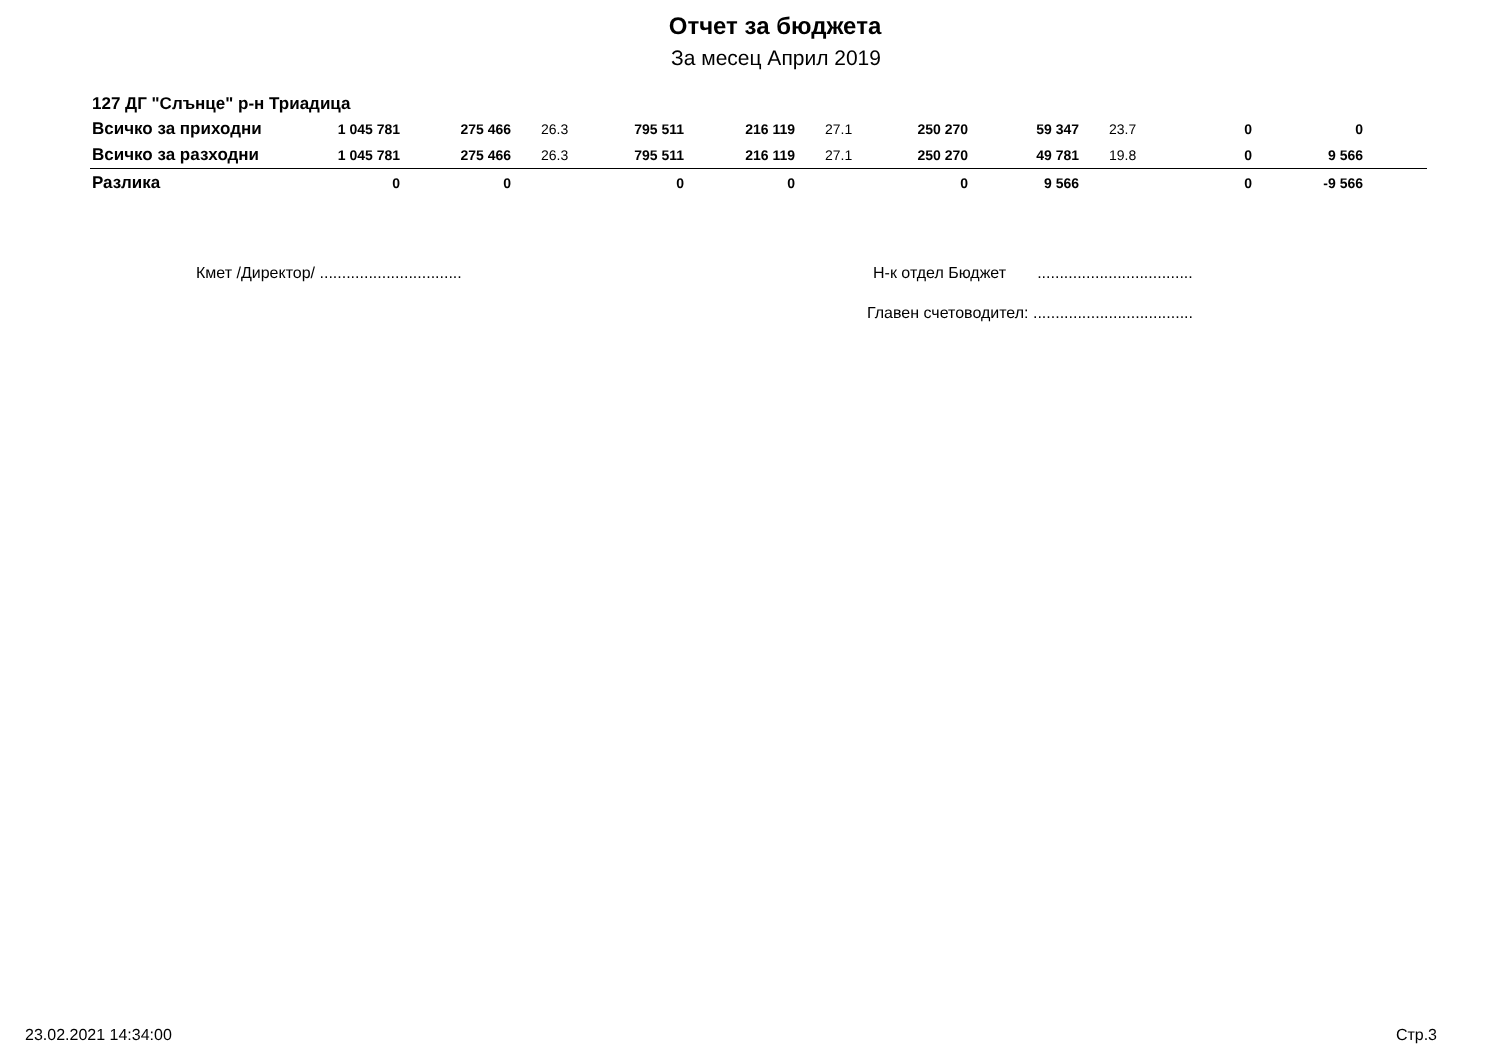Отчет за бюджета
За месец Април 2019
127 ДГ "Слънце" р-н Триадица
| Всичко за приходни | 1 045 781 | 275 466 | 26.3 | 795 511 | 216 119 | 27.1 | 250 270 | 59 347 | 23.7 | 0 | 0 | |
| Всичко за разходни | 1 045 781 | 275 466 | 26.3 | 795 511 | 216 119 | 27.1 | 250 270 | 49 781 | 19.8 | 0 | 9 566 | |
| Разлика | 0 | 0 | | 0 | 0 | | 0 | 9 566 | | 0 | -9 566 | |
Кмет /Директор/ ................................
Н-к отдел Бюджет ...................................
Главен счетоводител: ....................................
23.02.2021 14:34:00 Стр.3